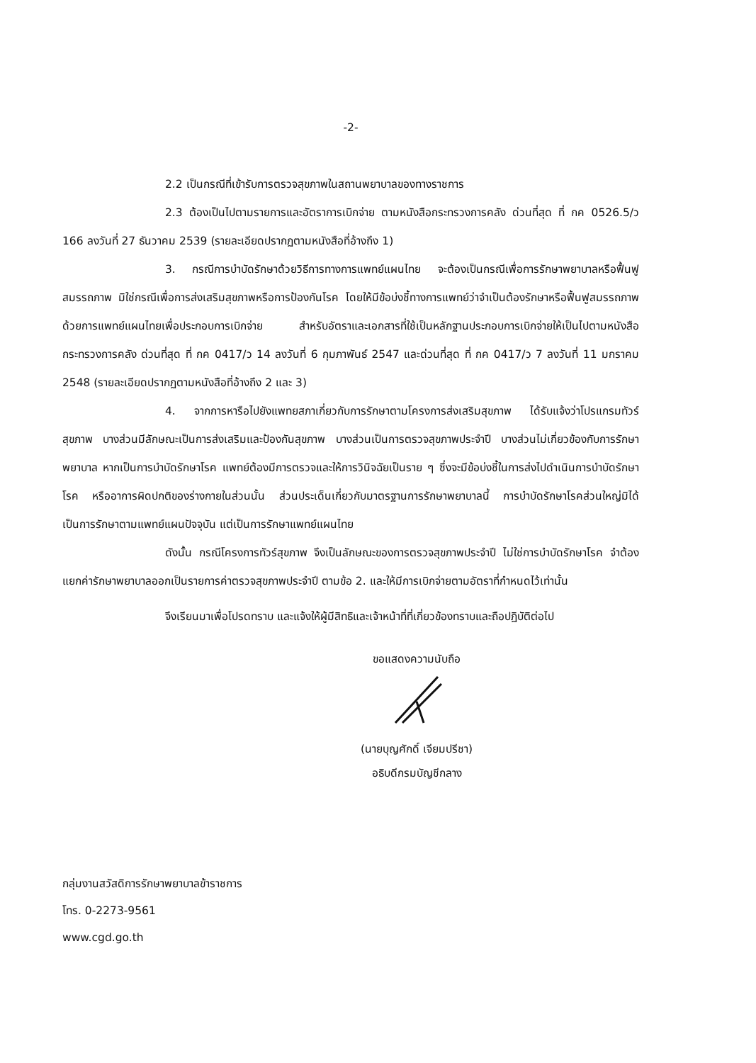-2-
2.2 เป็นกรณีที่เข้ารับการตรวจสุขภาพในสถานพยาบาลของทางราชการ
2.3 ต้องเป็นไปตามรายการและอัตราการเบิกจ่าย ตามหนังสือกระทรวงการคลัง ด่วนที่สุด ที่ กค 0526.5/ว 166 ลงวันที่ 27 ธันวาคม 2539 (รายละเอียดปรากฏตามหนังสือที่อ้างถึง 1)
3. กรณีการบำบัดรักษาด้วยวิธีการทางการแพทย์แผนไทย จะต้องเป็นกรณีเพื่อการรักษาพยาบาลหรือฟื้นฟูสมรรถภาพ มิใช่กรณีเพื่อการส่งเสริมสุขภาพหรือการป้องกันโรค โดยให้มีข้อบ่งชี้ทางการแพทย์ว่าจำเป็นต้องรักษาหรือฟื้นฟูสมรรถภาพด้วยการแพทย์แผนไทยเพื่อประกอบการเบิกจ่าย สำหรับอัตราและเอกสารที่ใช้เป็นหลักฐานประกอบการเบิกจ่ายให้เป็นไปตามหนังสือกระทรวงการคลัง ด่วนที่สุด ที่ กค 0417/ว 14 ลงวันที่ 6 กุมภาพันธ์ 2547 และด่วนที่สุด ที่ กค 0417/ว 7 ลงวันที่ 11 มกราคม 2548 (รายละเอียดปรากฏตามหนังสือที่อ้างถึง 2 และ 3)
4. จากการหารือไปยังแพทยสภาเกี่ยวกับการรักษาตามโครงการส่งเสริมสุขภาพ ได้รับแจ้งว่าโปรแกรมทัวร์สุขภาพ บางส่วนมีลักษณะเป็นการส่งเสริมและป้องกันสุขภาพ บางส่วนเป็นการตรวจสุขภาพประจำปี บางส่วนไม่เกี่ยวข้องกับการรักษาพยาบาล หากเป็นการบำบัดรักษาโรค แพทย์ต้องมีการตรวจและให้การวินิจฉัยเป็นราย ๆ ซึ่งจะมีข้อบ่งชี้ในการส่งไปดำเนินการบำบัดรักษาโรค หรืออาการผิดปกติของร่างกายในส่วนนั้น ส่วนประเด็นเกี่ยวกับมาตรฐานการรักษาพยาบาลนี้ การบำบัดรักษาโรคส่วนใหญ่มิได้เป็นการรักษาตามแพทย์แผนปัจจุบัน แต่เป็นการรักษาแพทย์แผนไทย
ดังนั้น กรณีโครงการทัวร์สุขภาพ จึงเป็นลักษณะของการตรวจสุขภาพประจำปี ไม่ใช่การบำบัดรักษาโรค จำต้องแยกค่ารักษาพยาบาลออกเป็นรายการค่าตรวจสุขภาพประจำปี ตามข้อ 2. และให้มีการเบิกจ่ายตามอัตราที่กำหนดไว้เท่านั้น
จึงเรียนมาเพื่อโปรดทราบ และแจ้งให้ผู้มีสิทธิและเจ้าหน้าที่ที่เกี่ยวข้องทราบและถือปฏิบัติต่อไป
ขอแสดงความนับถือ
(นายบุญศักดิ์ เจียมปรีชา)
อธิบดีกรมบัญชีกลาง
กลุ่มงานสวัสดิการรักษาพยาบาลข้าราชการ
โทร. 0-2273-9561
www.cgd.go.th